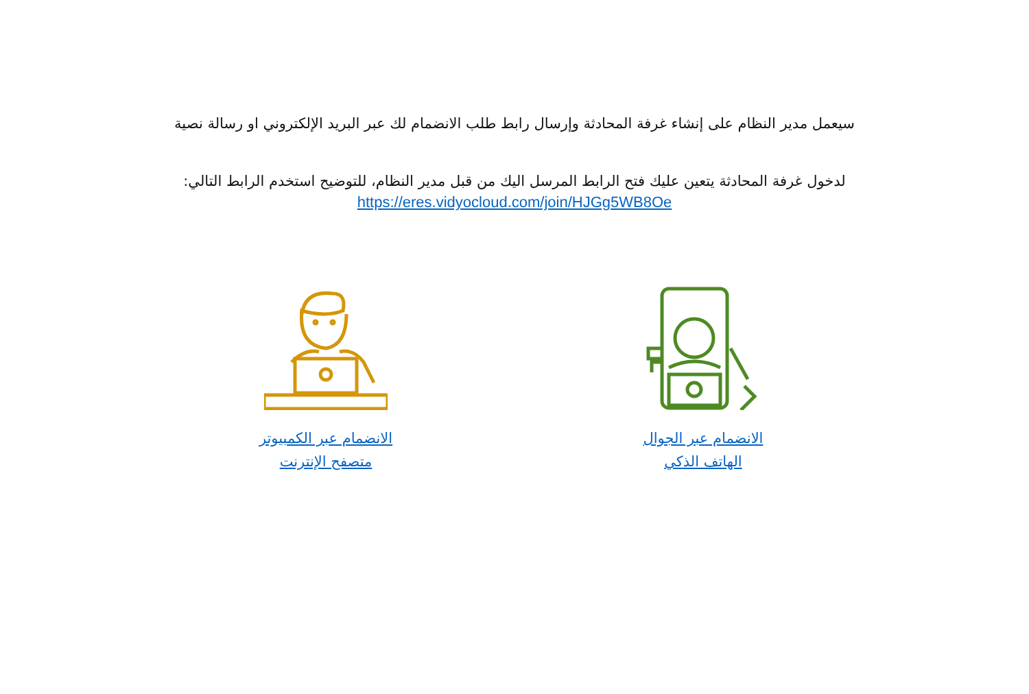سيعمل مدير النظام على إنشاء غرفة المحادثة وإرسال رابط طلب الانضمام لك عبر البريد الإلكتروني او رسالة نصية
لدخول غرفة المحادثة يتعين عليك فتح الرابط المرسل اليك من قبل مدير النظام، للتوضيح استخدم الرابط التالي:
https://eres.vidyocloud.com/join/HJGg5WB8Oe
الانضمام عبر الكمبيوتر
متصفح الإنترنت
الانضمام عبر الجوال
الهاتف الذكي